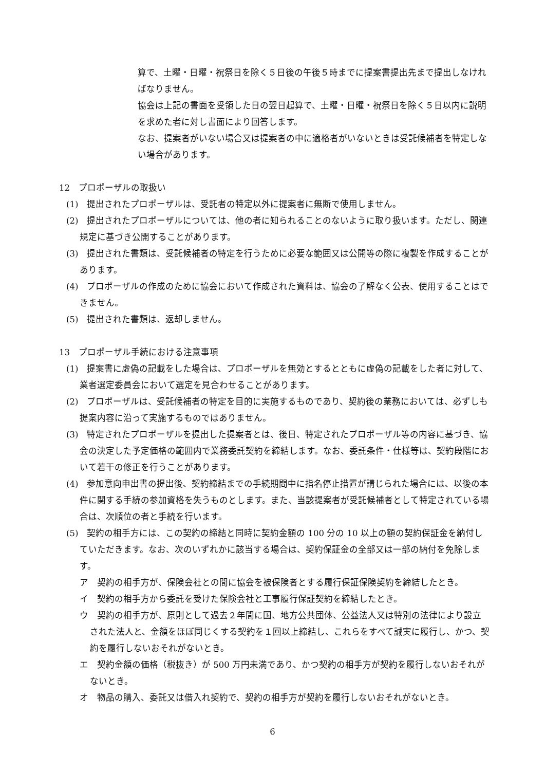算で、土曜・日曜・祝祭日を除く５日後の午後５時までに提案書提出先まで提出しなければなりません。
協会は上記の書面を受領した日の翌日起算で、土曜・日曜・祝祭日を除く５日以内に説明を求めた者に対し書面により回答します。
なお、提案者がいない場合又は提案者の中に適格者がいないときは受託候補者を特定しない場合があります。
12　プロポーザルの取扱い
(1)　提出されたプロポーザルは、受託者の特定以外に提案者に無断で使用しません。
(2)　提出されたプロポーザルについては、他の者に知られることのないように取り扱います。ただし、関連規定に基づき公開することがあります。
(3)　提出された書類は、受託候補者の特定を行うために必要な範囲又は公開等の際に複製を作成することがあります。
(4)　プロポーザルの作成のために協会において作成された資料は、協会の了解なく公表、使用することはできません。
(5)　提出された書類は、返却しません。
13　プロポーザル手続における注意事項
(1)　提案書に虚偽の記載をした場合は、プロポーザルを無効とするとともに虚偽の記載をした者に対して、業者選定委員会において選定を見合わせることがあります。
(2)　プロポーザルは、受託候補者の特定を目的に実施するものであり、契約後の業務においては、必ずしも提案内容に沿って実施するものではありません。
(3)　特定されたプロポーザルを提出した提案者とは、後日、特定されたプロポーザル等の内容に基づき、協会の決定した予定価格の範囲内で業務委託契約を締結します。なお、委託条件・仕様等は、契約段階において若干の修正を行うことがあります。
(4)　参加意向申出書の提出後、契約締結までの手続期間中に指名停止措置が講じられた場合には、以後の本件に関する手続の参加資格を失うものとします。また、当該提案者が受託候補者として特定されている場合は、次順位の者と手続を行います。
(5)　契約の相手方には、この契約の締結と同時に契約金額の 100 分の 10 以上の額の契約保証金を納付していただきます。なお、次のいずれかに該当する場合は、契約保証金の全部又は一部の納付を免除します。
ア　契約の相手方が、保険会社との間に協会を被保険者とする履行保証保険契約を締結したとき。
イ　契約の相手方から委託を受けた保険会社と工事履行保証契約を締結したとき。
ウ　契約の相手方が、原則として過去２年間に国、地方公共団体、公益法人又は特別の法律により設立された法人と、金額をほぼ同じくする契約を１回以上締結し、これらをすべて誠実に履行し、かつ、契約を履行しないおそれがないとき。
エ　契約金額の価格（税抜き）が 500 万円未満であり、かつ契約の相手方が契約を履行しないおそれがないとき。
オ　物品の購入、委託又は借入れ契約で、契約の相手方が契約を履行しないおそれがないとき。
6